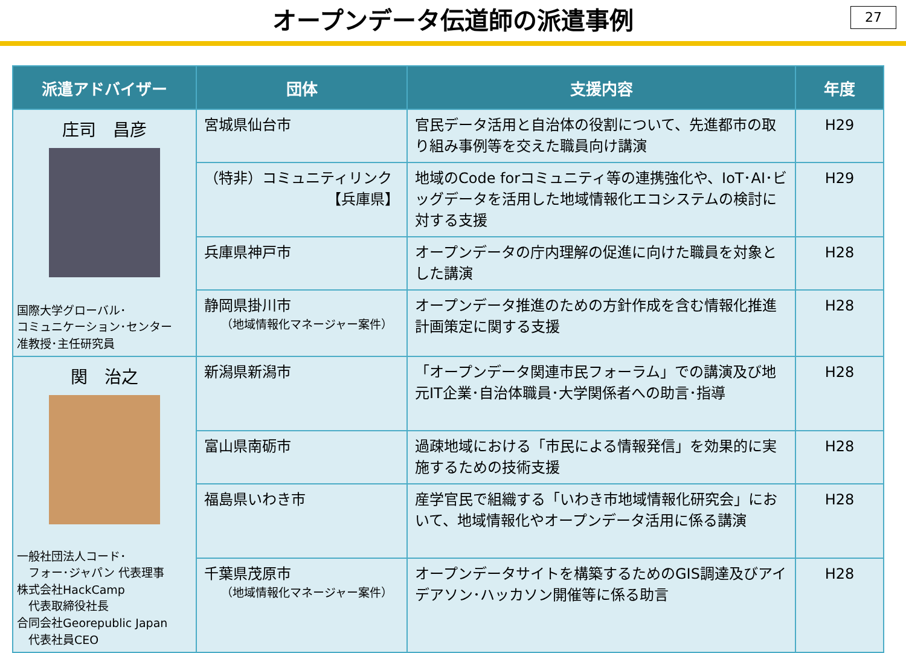オープンデータ伝道師の派遣事例
27
| 派遣アドバイザー | 団体 | 支援内容 | 年度 |
| --- | --- | --- | --- |
| 庄司 昌彦 国際大学グローバル･ コミュニケーション･センター 准教授･主任研究員 | 宮城県仙台市 | 官民データ活用と自治体の役割について、先進都市の取り組み事例等を交えた職員向け講演 | H29 |
| | （特非）コミュニティリンク 【兵庫県】 | 地域のCode forコミュニティ等の連携強化や、IoT･AI･ビッグデータを活用した地域情報化エコシステムの検討に対する支援 | H29 |
| | 兵庫県神戸市 | オープンデータの庁内理解の促進に向けた職員を対象とした講演 | H28 |
| | 静岡県掛川市 （地域情報化マネージャー案件） | オープンデータ推進のための方針作成を含む情報化推進計画策定に関する支援 | H28 |
| 関 治之 一般社団法人コード･ フォー･ジャパン 代表理事 株式会社HackCamp 代表取締役社長 合同会社Georepublic Japan 代表社員CEO | 新潟県新潟市 | 「オープンデータ関連市民フォーラム」での講演及び地元IT企業･自治体職員･大学関係者への助言･指導 | H28 |
| | 富山県南砺市 | 過疎地域における「市民による情報発信」を効果的に実施するための技術支援 | H28 |
| | 福島県いわき市 | 産学官民で組織する「いわき市地域情報化研究会」において、地域情報化やオープンデータ活用に係る講演 | H28 |
| | 千葉県茂原市 （地域情報化マネージャー案件） | オープンデータサイトを構築するためのGIS調達及びアイデアソン･ハッカソン開催等に係る助言 | H28 |